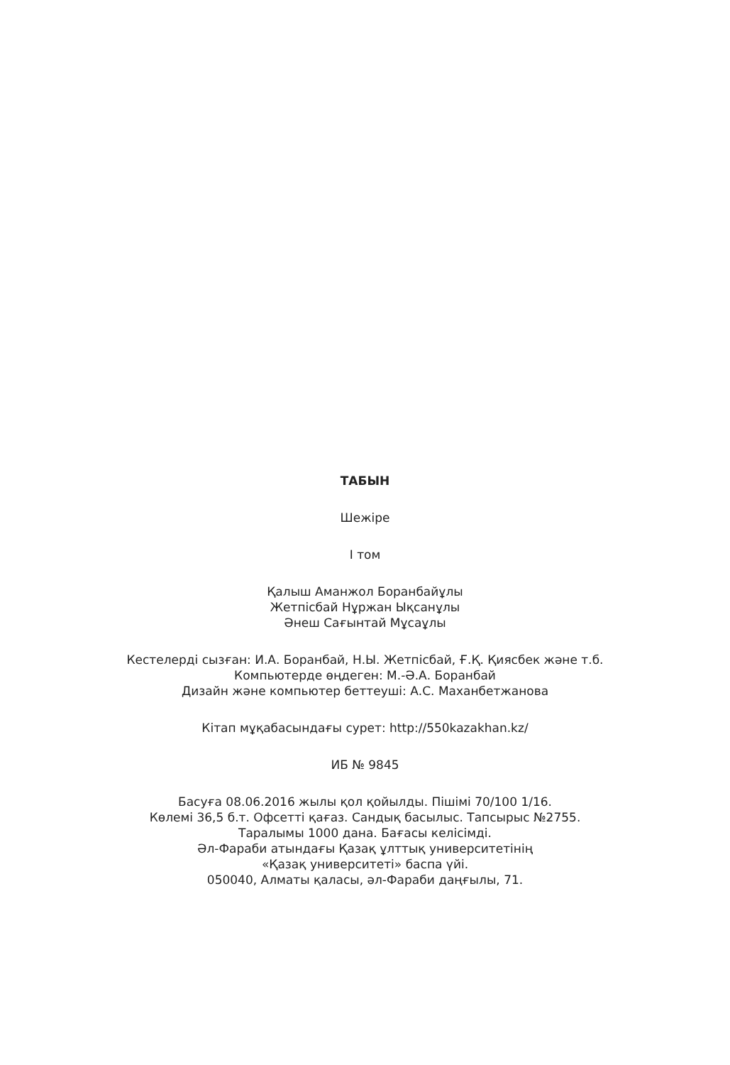ТАБЫН
Шежіре
I том
Қалыш Аманжол Боранбайұлы
Жетпісбай Нұржан Ықсанұлы
Әнеш Сағынтай Мұсаұлы
Кестелерді сызған: И.А. Боранбай, Н.Ы. Жетпісбай, Ғ.Қ. Қиясбек және т.б.
Компьютерде өңдеген: М.-Ә.А. Боранбай
Дизайн және компьютер беттеуші: А.С. Маханбетжанова
Кітап мұқабасындағы сурет: http://550kazakhan.kz/
ИБ № 9845
Басуға 08.06.2016 жылы қол қойылды. Пішімі 70/100 1/16.
Көлемі 36,5 б.т. Офсетті қағаз. Сандық басылыс. Тапсырыс №2755.
Таралымы 1000 дана. Бағасы келісімді.
Әл-Фараби атындағы Қазақ ұлттық университетінің
«Қазақ университеті» баспа үйі.
050040, Алматы қаласы, әл-Фараби даңғылы, 71.